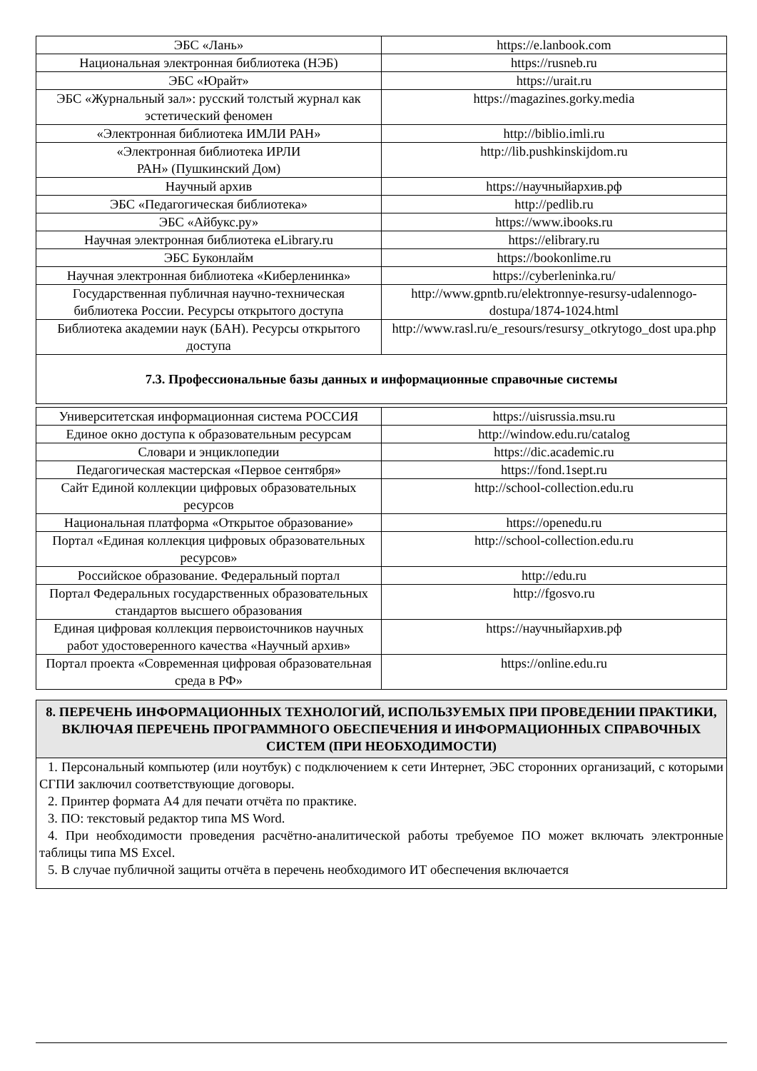| ЭБС «Лань» | https://e.lanbook.com |
| Национальная электронная библиотека (НЭБ) | https://rusneb.ru |
| ЭБС «Юрайт» | https://urait.ru |
| ЭБС «Журнальный зал»: русский толстый журнал как эстетический феномен | https://magazines.gorky.media |
| «Электронная библиотека ИМЛИ РАН» | http://biblio.imli.ru |
| «Электронная библиотека ИРЛИ РАН» (Пушкинский Дом) | http://lib.pushkinskijdom.ru |
| Научный архив | https://научныйархив.рф |
| ЭБС «Педагогическая библиотека» | http://pedlib.ru |
| ЭБС «Айбукс.ру» | https://www.ibooks.ru |
| Научная электронная библиотека eLibrary.ru | https://elibrary.ru |
| ЭБС Буконлайм | https://bookonlime.ru |
| Научная электронная библиотека «Киберленинка» | https://cyberleninka.ru/ |
| Государственная публичная научно-техническая библиотека России. Ресурсы открытого доступа | http://www.gpntb.ru/elektronnye-resursy-udalennogo-dostupa/1874-1024.html |
| Библиотека академии наук (БАН). Ресурсы открытого доступа | http://www.rasl.ru/e_resours/resursy_otkrytogo_dost upa.php |
7.3. Профессиональные базы данных и информационные справочные системы
| Университетская информационная система РОССИЯ | https://uisrussia.msu.ru |
| Единое окно доступа к образовательным ресурсам | http://window.edu.ru/catalog |
| Словари и энциклопедии | https://dic.academic.ru |
| Педагогическая мастерская «Первое сентября» | https://fond.1sept.ru |
| Сайт Единой коллекции цифровых образовательных ресурсов | http://school-collection.edu.ru |
| Национальная платформа «Открытое образование» | https://openedu.ru |
| Портал «Единая коллекция цифровых образовательных ресурсов» | http://school-collection.edu.ru |
| Российское образование. Федеральный портал | http://edu.ru |
| Портал Федеральных государственных образовательных стандартов высшего образования | http://fgosvo.ru |
| Единая цифровая коллекция первоисточников научных работ удостоверенного качества «Научный архив» | https://научныйархив.рф |
| Портал проекта «Современная цифровая образовательная среда в РФ» | https://online.edu.ru |
8. ПЕРЕЧЕНЬ ИНФОРМАЦИОННЫХ ТЕХНОЛОГИЙ, ИСПОЛЬЗУЕМЫХ ПРИ ПРОВЕДЕНИИ ПРАКТИКИ, ВКЛЮЧАЯ ПЕРЕЧЕНЬ ПРОГРАММНОГО ОБЕСПЕЧЕНИЯ И ИНФОРМАЦИОННЫХ СПРАВОЧНЫХ СИСТЕМ (ПРИ НЕОБХОДИМОСТИ)
1. Персональный компьютер (или ноутбук) с подключением к сети Интернет, ЭБС сторонних организаций, с которыми СГПИ заключил соответствующие договоры.
2. Принтер формата А4 для печати отчёта по практике.
3. ПО: текстовый редактор типа MS Word.
4. При необходимости проведения расчётно-аналитической работы требуемое ПО может включать электронные таблицы типа MS Excel.
5. В случае публичной защиты отчёта в перечень необходимого ИТ обеспечения включается